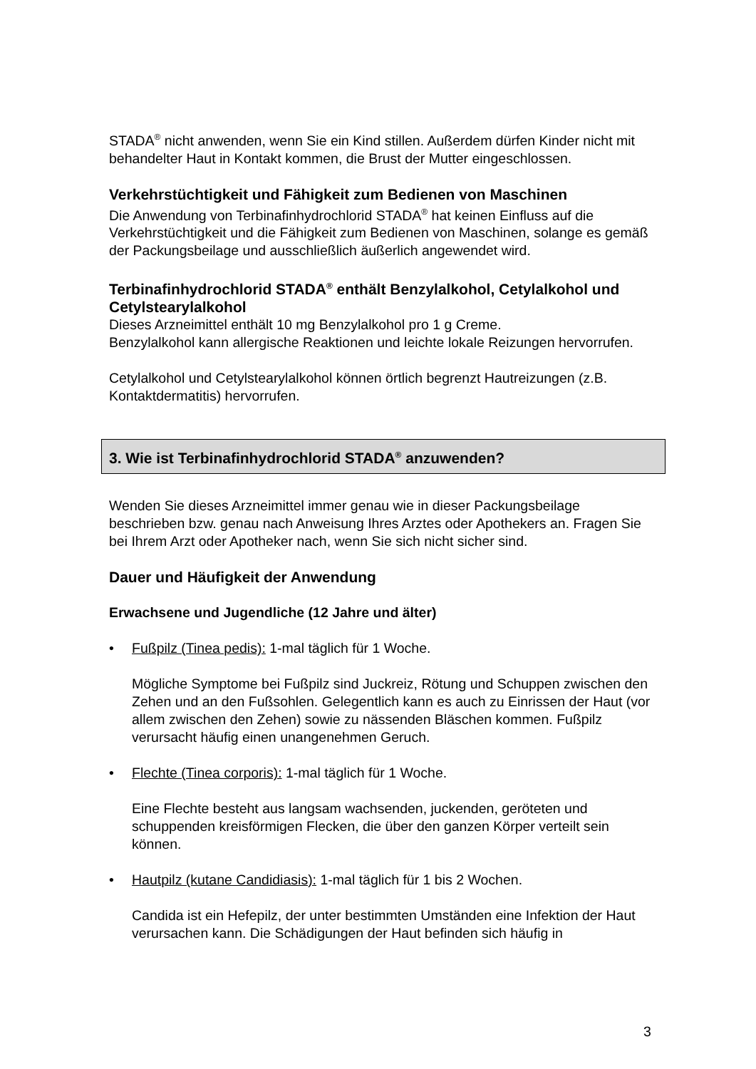STADA<sup>®</sup> nicht anwenden, wenn Sie ein Kind stillen. Außerdem dürfen Kinder nicht mit behandelter Haut in Kontakt kommen, die Brust der Mutter eingeschlossen.
Verkehrstüchtigkeit und Fähigkeit zum Bedienen von Maschinen
Die Anwendung von Terbinafinhydrochlorid STADA<sup>®</sup> hat keinen Einfluss auf die Verkehrstüchtigkeit und die Fähigkeit zum Bedienen von Maschinen, solange es gemäß der Packungsbeilage und ausschließlich äußerlich angewendet wird.
Terbinafinhydrochlorid STADA<sup>®</sup> enthält Benzylalkohol, Cetylalkohol und Cetylstearylalkohol
Dieses Arzneimittel enthält 10 mg Benzylalkohol pro 1 g Creme.
Benzylalkohol kann allergische Reaktionen und leichte lokale Reizungen hervorrufen.
Cetylalkohol und Cetylstearylalkohol können örtlich begrenzt Hautreizungen (z.B. Kontaktdermatitis) hervorrufen.
3. Wie ist Terbinafinhydrochlorid STADA<sup>®</sup> anzuwenden?
Wenden Sie dieses Arzneimittel immer genau wie in dieser Packungsbeilage beschrieben bzw. genau nach Anweisung Ihres Arztes oder Apothekers an. Fragen Sie bei Ihrem Arzt oder Apotheker nach, wenn Sie sich nicht sicher sind.
Dauer und Häufigkeit der Anwendung
Erwachsene und Jugendliche (12 Jahre und älter)
• Fußpilz (Tinea pedis): 1-mal täglich für 1 Woche.
Mögliche Symptome bei Fußpilz sind Juckreiz, Rötung und Schuppen zwischen den Zehen und an den Fußsohlen. Gelegentlich kann es auch zu Einrissen der Haut (vor allem zwischen den Zehen) sowie zu nässenden Bläschen kommen. Fußpilz verursacht häufig einen unangenehmen Geruch.
• Flechte (Tinea corporis): 1-mal täglich für 1 Woche.
Eine Flechte besteht aus langsam wachsenden, juckenden, geröteten und schuppenden kreisförmigen Flecken, die über den ganzen Körper verteilt sein können.
• Hautpilz (kutane Candidiasis): 1-mal täglich für 1 bis 2 Wochen.
Candida ist ein Hefepilz, der unter bestimmten Umständen eine Infektion der Haut verursachen kann. Die Schädigungen der Haut befinden sich häufig in
3